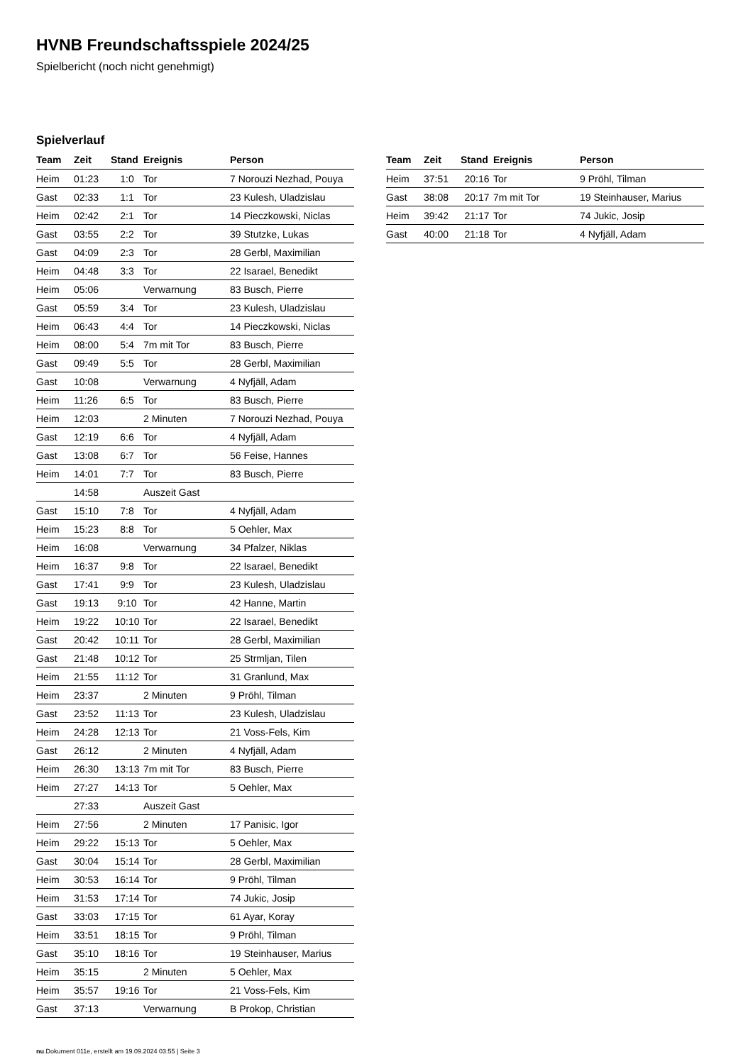HVNB Freundschaftsspiele 2024/25
Spielbericht (noch nicht genehmigt)
Spielverlauf
| Team | Zeit | Stand | Ereignis | Person |
| --- | --- | --- | --- | --- |
| Heim | 01:23 | 1:0 | Tor | 7 Norouzi Nezhad, Pouya |
| Gast | 02:33 | 1:1 | Tor | 23 Kulesh, Uladzislau |
| Heim | 02:42 | 2:1 | Tor | 14 Pieczkowski, Niclas |
| Gast | 03:55 | 2:2 | Tor | 39 Stutzke, Lukas |
| Gast | 04:09 | 2:3 | Tor | 28 Gerbl, Maximilian |
| Heim | 04:48 | 3:3 | Tor | 22 Isarael, Benedikt |
| Heim | 05:06 | | Verwarnung | 83 Busch, Pierre |
| Gast | 05:59 | 3:4 | Tor | 23 Kulesh, Uladzislau |
| Heim | 06:43 | 4:4 | Tor | 14 Pieczkowski, Niclas |
| Heim | 08:00 | 5:4 | 7m mit Tor | 83 Busch, Pierre |
| Gast | 09:49 | 5:5 | Tor | 28 Gerbl, Maximilian |
| Gast | 10:08 | | Verwarnung | 4 Nyfjäll, Adam |
| Heim | 11:26 | 6:5 | Tor | 83 Busch, Pierre |
| Heim | 12:03 | | 2 Minuten | 7 Norouzi Nezhad, Pouya |
| Gast | 12:19 | 6:6 | Tor | 4 Nyfjäll, Adam |
| Gast | 13:08 | 6:7 | Tor | 56 Feise, Hannes |
| Heim | 14:01 | 7:7 | Tor | 83 Busch, Pierre |
| | 14:58 | | Auszeit Gast | |
| Gast | 15:10 | 7:8 | Tor | 4 Nyfjäll, Adam |
| Heim | 15:23 | 8:8 | Tor | 5 Oehler, Max |
| Heim | 16:08 | | Verwarnung | 34 Pfalzer, Niklas |
| Heim | 16:37 | 9:8 | Tor | 22 Isarael, Benedikt |
| Gast | 17:41 | 9:9 | Tor | 23 Kulesh, Uladzislau |
| Gast | 19:13 | 9:10 | Tor | 42 Hanne, Martin |
| Heim | 19:22 | 10:10 | Tor | 22 Isarael, Benedikt |
| Gast | 20:42 | 10:11 | Tor | 28 Gerbl, Maximilian |
| Gast | 21:48 | 10:12 | Tor | 25 Strmljan, Tilen |
| Heim | 21:55 | 11:12 | Tor | 31 Granlund, Max |
| Heim | 23:37 | | 2 Minuten | 9 Pröhl, Tilman |
| Gast | 23:52 | 11:13 | Tor | 23 Kulesh, Uladzislau |
| Heim | 24:28 | 12:13 | Tor | 21 Voss-Fels, Kim |
| Gast | 26:12 | | 2 Minuten | 4 Nyfjäll, Adam |
| Heim | 26:30 | 13:13 | 7m mit Tor | 83 Busch, Pierre |
| Heim | 27:27 | 14:13 | Tor | 5 Oehler, Max |
| | 27:33 | | Auszeit Gast | |
| Heim | 27:56 | | 2 Minuten | 17 Panisic, Igor |
| Heim | 29:22 | 15:13 | Tor | 5 Oehler, Max |
| Gast | 30:04 | 15:14 | Tor | 28 Gerbl, Maximilian |
| Heim | 30:53 | 16:14 | Tor | 9 Pröhl, Tilman |
| Heim | 31:53 | 17:14 | Tor | 74 Jukic, Josip |
| Gast | 33:03 | 17:15 | Tor | 61 Ayar, Koray |
| Heim | 33:51 | 18:15 | Tor | 9 Pröhl, Tilman |
| Gast | 35:10 | 18:16 | Tor | 19 Steinhauser, Marius |
| Heim | 35:15 | | 2 Minuten | 5 Oehler, Max |
| Heim | 35:57 | 19:16 | Tor | 21 Voss-Fels, Kim |
| Gast | 37:13 | | Verwarnung | B Prokop, Christian |
| Team | Zeit | Stand | Ereignis | Person |
| --- | --- | --- | --- | --- |
| Heim | 37:51 | 20:16 | Tor | 9 Pröhl, Tilman |
| Gast | 38:08 | 20:17 | 7m mit Tor | 19 Steinhauser, Marius |
| Heim | 39:42 | 21:17 | Tor | 74 Jukic, Josip |
| Gast | 40:00 | 21:18 | Tor | 4 Nyfjäll, Adam |
nu.Dokument 011e, erstellt am 19.09.2024 03:55 | Seite 3